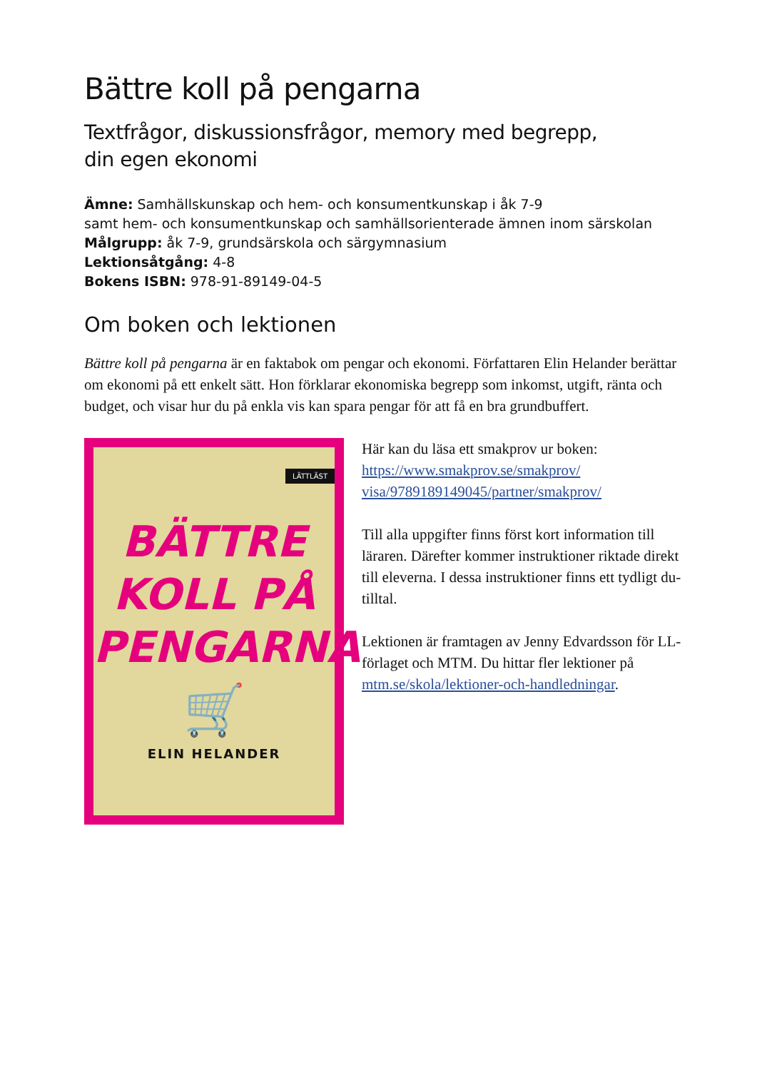Bättre koll på pengarna
Textfrågor, diskussionsfrågor, memory med begrepp,
din egen ekonomi
Ämne: Samhällskunskap och hem- och konsumentkunskap i åk 7-9
samt hem- och konsumentkunskap och samhällsorienterade ämnen inom särskolan
Målgrupp: åk 7-9, grundsärskola och särgymnasium
Lektionsåtgång: 4-8
Bokens ISBN: 978-91-89149-04-5
Om boken och lektionen
Bättre koll på pengarna är en faktabok om pengar och ekonomi. Författaren Elin Helander berättar om ekonomi på ett enkelt sätt. Hon förklarar ekonomiska begrepp som inkomst, utgift, ränta och budget, och visar hur du på enkla vis kan spara pengar för att få en bra grundbuffert.
LÄTTLÄST
BÄTTRE
KOLL PÅ
PENGARNA
🛒
ELIN HELANDER
Här kan du läsa ett smakprov ur boken:
https://www.smakprov.se/smakprov/ visa/9789189149045/partner/smakprov/
Till alla uppgifter finns först kort information till läraren. Därefter kommer instruktioner riktade direkt till eleverna. I dessa instruktioner finns ett tydligt du-tilltal.
Lektionen är framtagen av Jenny Edvardsson för LL-förlaget och MTM. Du hittar fler lektioner på mtm.se/skola/lektioner-och-handledningar.